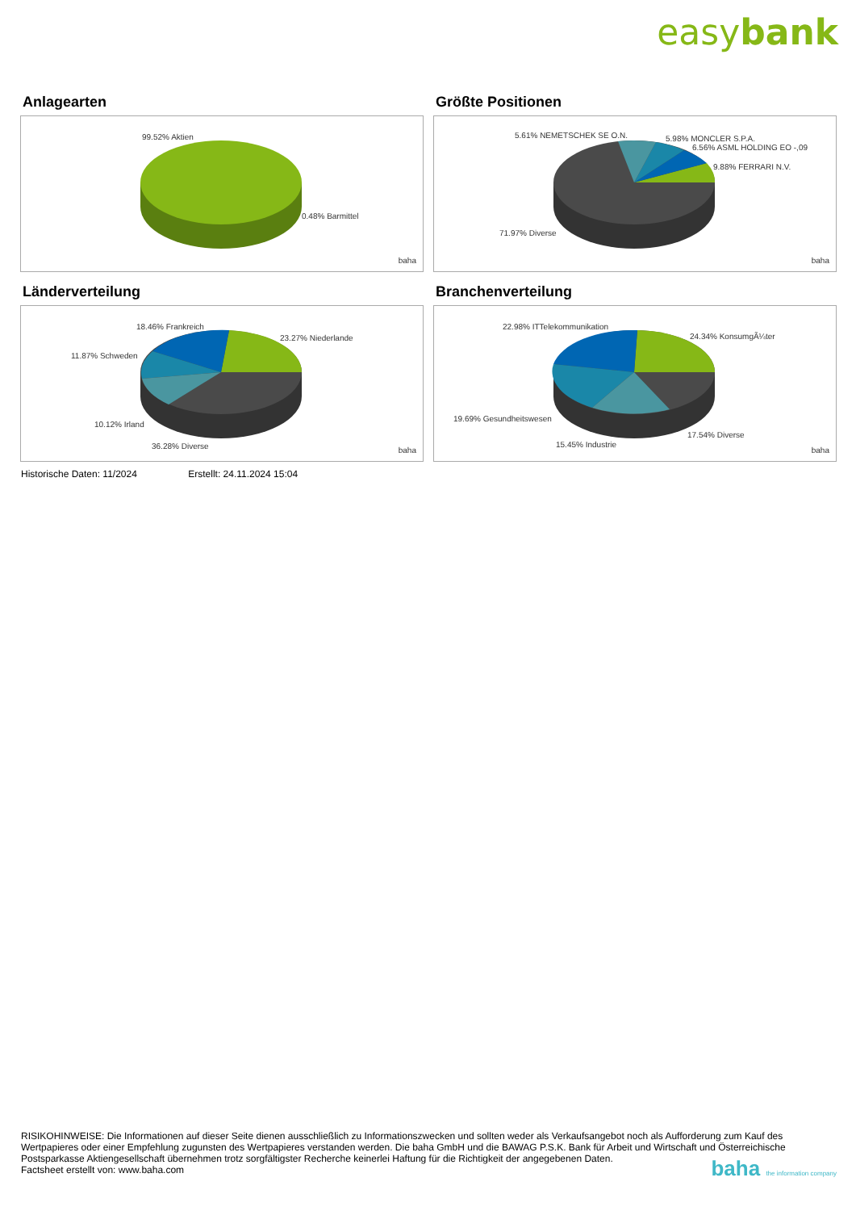easybank
Anlagearten
99.52% Aktien
0.48% Barmittel
baha
Größte Positionen
5.61% NEMETSCHEK SE O.N. 5.98% MONCLER S.P.A.
6.56% ASML HOLDING EO -,09
9.88% FERRARI N.V.
71.97% Diverse
baha
Länderverteilung
18.46% Frankreich
23.27% Niederlande
11.87% Schweden
10.12% Irland
36.28% Diverse baha
Branchenverteilung
22.98% ITTelekommunikation
24.34% KonsumgÃ¼ter
19.69% Gesundheitswesen
17.54% Diverse
15.45% Industrie
baha
Historische Daten: 11/2024 Erstellt: 24.11.2024 15:04
RISIKOHINWEISE: Die Informationen auf dieser Seite dienen ausschließlich zu Informationszwecken und sollten weder als Verkaufsangebot noch als Aufforderung zum Kauf des Wertpapieres oder einer Empfehlung zugunsten des Wertpapieres verstanden werden. Die baha GmbH und die BAWAG P.S.K. Bank für Arbeit und Wirtschaft und Österreichische Postsparkasse Aktiengesellschaft übernehmen trotz sorgfältigster Recherche keinerlei Haftung für die Richtigkeit der angegebenen Daten.
Factsheet erstellt von: www.baha.com
baha the information company